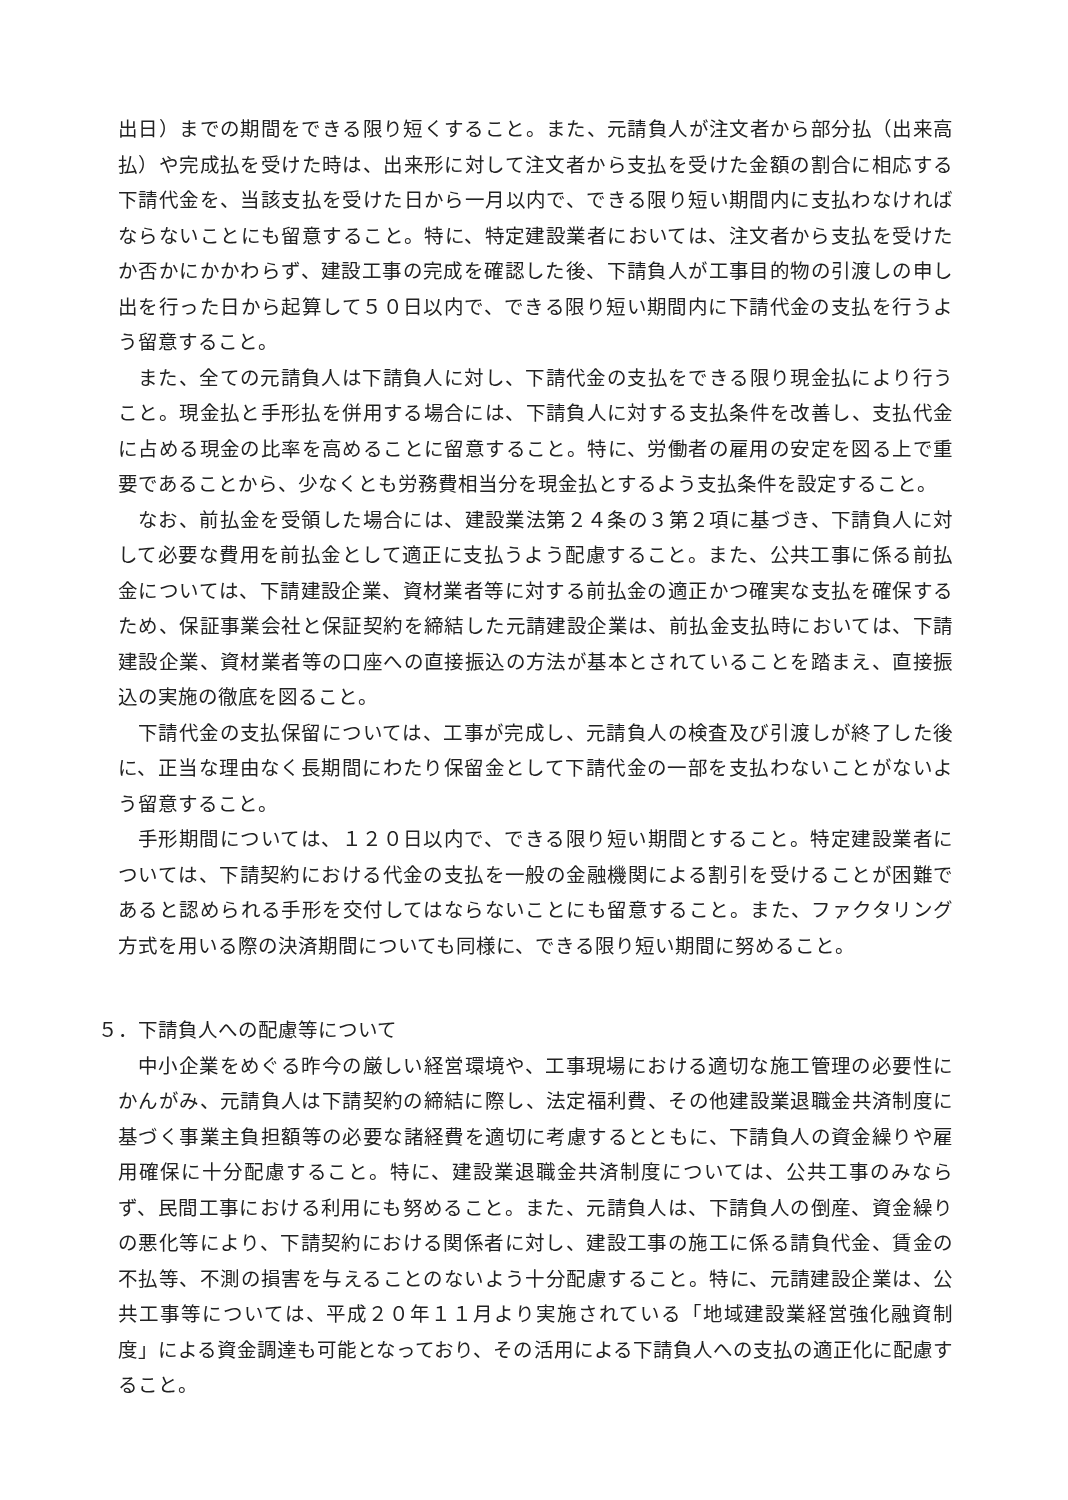出日）までの期間をできる限り短くすること。また、元請負人が注文者から部分払（出来高払）や完成払を受けた時は、出来形に対して注文者から支払を受けた金額の割合に相応する下請代金を、当該支払を受けた日から一月以内で、できる限り短い期間内に支払わなければならないことにも留意すること。特に、特定建設業者においては、注文者から支払を受けたか否かにかかわらず、建設工事の完成を確認した後、下請負人が工事目的物の引渡しの申し出を行った日から起算して５０日以内で、できる限り短い期間内に下請代金の支払を行うよう留意すること。
また、全ての元請負人は下請負人に対し、下請代金の支払をできる限り現金払により行うこと。現金払と手形払を併用する場合には、下請負人に対する支払条件を改善し、支払代金に占める現金の比率を高めることに留意すること。特に、労働者の雇用の安定を図る上で重要であることから、少なくとも労務費相当分を現金払とするよう支払条件を設定すること。
なお、前払金を受領した場合には、建設業法第２４条の３第２項に基づき、下請負人に対して必要な費用を前払金として適正に支払うよう配慮すること。また、公共工事に係る前払金については、下請建設企業、資材業者等に対する前払金の適正かつ確実な支払を確保するため、保証事業会社と保証契約を締結した元請建設企業は、前払金支払時においては、下請建設企業、資材業者等の口座への直接振込の方法が基本とされていることを踏まえ、直接振込の実施の徹底を図ること。
下請代金の支払保留については、工事が完成し、元請負人の検査及び引渡しが終了した後に、正当な理由なく長期間にわたり保留金として下請代金の一部を支払わないことがないよう留意すること。
手形期間については、１２０日以内で、できる限り短い期間とすること。特定建設業者については、下請契約における代金の支払を一般の金融機関による割引を受けることが困難であると認められる手形を交付してはならないことにも留意すること。また、ファクタリング方式を用いる際の決済期間についても同様に、できる限り短い期間に努めること。
５．下請負人への配慮等について
中小企業をめぐる昨今の厳しい経営環境や、工事現場における適切な施工管理の必要性にかんがみ、元請負人は下請契約の締結に際し、法定福利費、その他建設業退職金共済制度に基づく事業主負担額等の必要な諸経費を適切に考慮するとともに、下請負人の資金繰りや雇用確保に十分配慮すること。特に、建設業退職金共済制度については、公共工事のみならず、民間工事における利用にも努めること。また、元請負人は、下請負人の倒産、資金繰りの悪化等により、下請契約における関係者に対し、建設工事の施工に係る請負代金、賃金の不払等、不測の損害を与えることのないよう十分配慮すること。特に、元請建設企業は、公共工事等については、平成２０年１１月より実施されている「地域建設業経営強化融資制度」による資金調達も可能となっており、その活用による下請負人への支払の適正化に配慮すること。